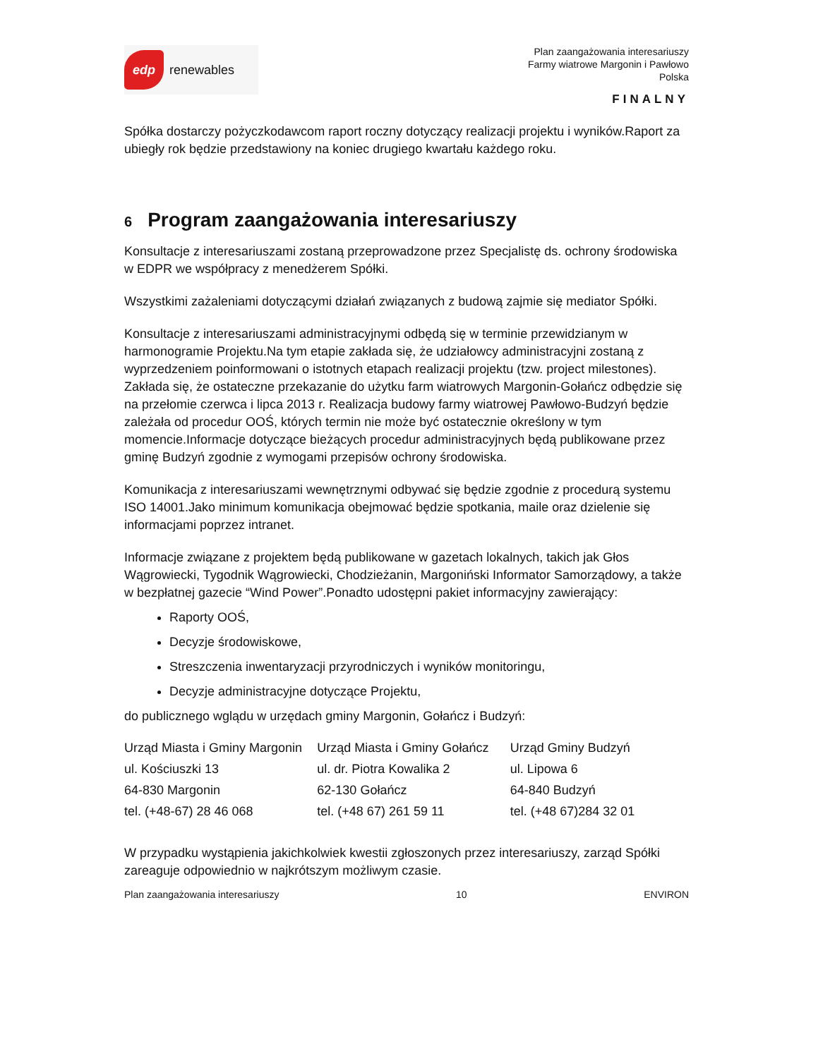edp
renewables
Plan zaangażowania interesariuszy
Farmy wiatrowe Margonin i Pawłowo
Polska
FINALNY
Spółka dostarczy pożyczkodawcom raport roczny dotyczący realizacji projektu i wyników.Raport za ubiegły rok będzie przedstawiony na koniec drugiego kwartału każdego roku.
6 Program zaangażowania interesariuszy
Konsultacje z interesariuszami zostaną przeprowadzone przez Specjalistę ds. ochrony środowiska w EDPR we współpracy z menedżerem Spółki.
Wszystkimi zażaleniami dotyczącymi działań związanych z budową zajmie się mediator Spółki.
Konsultacje z interesariuszami administracyjnymi odbędą się w terminie przewidzianym w harmonogramie Projektu.Na tym etapie zakłada się, że udziałowcy administracyjni zostaną z wyprzedzeniem poinformowani o istotnych etapach realizacji projektu (tzw. project milestones). Zakłada się, że ostateczne przekazanie do użytku farm wiatrowych Margonin-Gołańcz odbędzie się na przełomie czerwca i lipca 2013 r. Realizacja budowy farmy wiatrowej Pawłowo-Budzyń będzie zależała od procedur OOŚ, których termin nie może być ostatecznie określony w tym momencie.Informacje dotyczące bieżących procedur administracyjnych będą publikowane przez gminę Budzyń zgodnie z wymogami przepisów ochrony środowiska.
Komunikacja z interesariuszami wewnętrznymi odbywać się będzie zgodnie z procedurą systemu ISO 14001.Jako minimum komunikacja obejmować będzie spotkania, maile oraz dzielenie się informacjami poprzez intranet.
Informacje związane z projektem będą publikowane w gazetach lokalnych, takich jak Głos Wągrowiecki, Tygodnik Wągrowiecki, Chodzieżanin, Margoniński Informator Samorządowy, a także w bezpłatnej gazecie “Wind Power”.Ponadto udostępni pakiet informacyjny zawierający:
Raporty OOŚ,
Decyzje środowiskowe,
Streszczenia inwentaryzacji przyrodniczych i wyników monitoringu,
Decyzje administracyjne dotyczące Projektu,
do publicznego wglądu w urzędach gminy Margonin, Gołańcz i Budzyń:
| Urząd Miasta i Gminy Margonin ul. Kościuszki 13 64-830 Margonin tel. (+48-67) 28 46 068 | Urząd Miasta i Gminy Gołańcz ul. dr. Piotra Kowalika 2 62-130 Gołańcz tel. (+48 67) 261 59 11 | Urząd Gminy Budzyń ul. Lipowa 6 64-840 Budzyń tel. (+48 67)284 32 01 |
W przypadku wystąpienia jakichkolwiek kwestii zgłoszonych przez interesariuszy, zarząd Spółki zareaguje odpowiednio w najkrótszym możliwym czasie.
Plan zaangażowania interesariuszy 10 ENVIRON